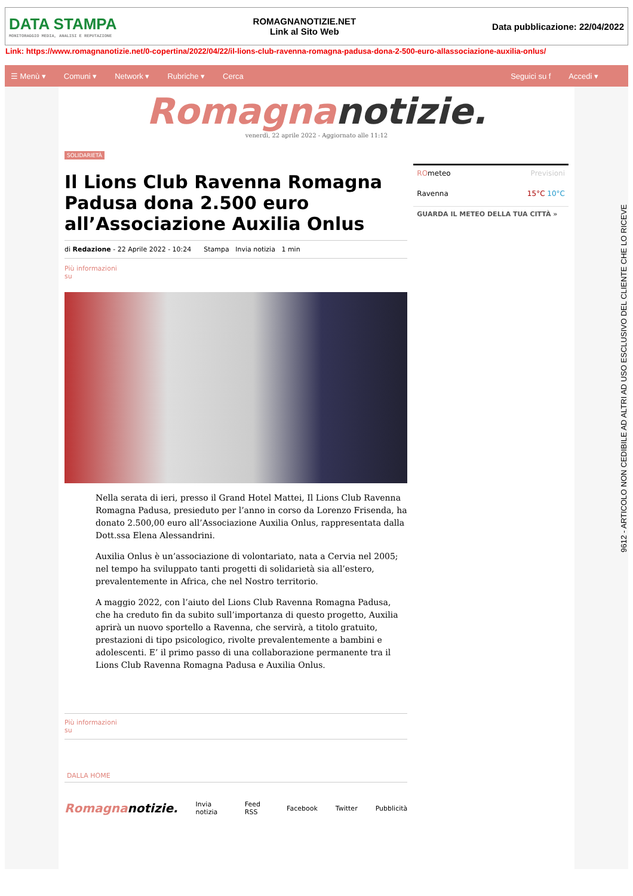DATA STAMPA
MONITORAGGIO MEDIA, ANALISI E REPUTAZIONE
ROMAGNANOTIZIE.NET
Link al Sito Web
Data pubblicazione: 22/04/2022
Link: https://www.romagnanotizie.net/0-copertina/2022/04/22/il-lions-club-ravenna-romagna-padusa-dona-2-500-euro-allassociazione-auxilia-onlus/
☰ Menù ▾ Comuni ▾ Network ▾ Rubriche ▾ Cerca Seguici su f Accedi ▾
Romagnanotizie.
venerdì, 22 aprile 2022 - Aggiornato alle 11:12
SOLIDARIETÀ
Il Lions Club Ravenna Romagna Padusa dona 2.500 euro all’Associazione Auxilia Onlus
di Redazione - 22 Aprile 2022 - 10:24 Stampa Invia notizia 1 min
Più informazioni
su
Nella serata di ieri, presso il Grand Hotel Mattei, Il Lions Club Ravenna Romagna Padusa, presieduto per l’anno in corso da Lorenzo Frisenda, ha donato 2.500,00 euro all’Associazione Auxilia Onlus, rappresentata dalla Dott.ssa Elena Alessandrini.
Auxilia Onlus è un’associazione di volontariato, nata a Cervia nel 2005; nel tempo ha sviluppato tanti progetti di solidarietà sia all’estero, prevalentemente in Africa, che nel Nostro territorio.
A maggio 2022, con l’aiuto del Lions Club Ravenna Romagna Padusa, che ha creduto fin da subito sull’importanza di questo progetto, Auxilia aprirà un nuovo sportello a Ravenna, che servirà, a titolo gratuito, prestazioni di tipo psicologico, rivolte prevalentemente a bambini e adolescenti. E’ il primo passo di una collaborazione permanente tra il Lions Club Ravenna Romagna Padusa e Auxilia Onlus.
Più informazioni
su
DALLA HOME
Romagnanotizie. Invia notizia Feed RSS Facebook Twitter Pubblicità
ROmeteo Previsioni
Ravenna 15°C 10°C
GUARDA IL METEO DELLA TUA CITTÀ »
9612 - ARTICOLO NON CEDIBILE AD ALTRI AD USO ESCLUSIVO DEL CLIENTE CHE LO RICEVE